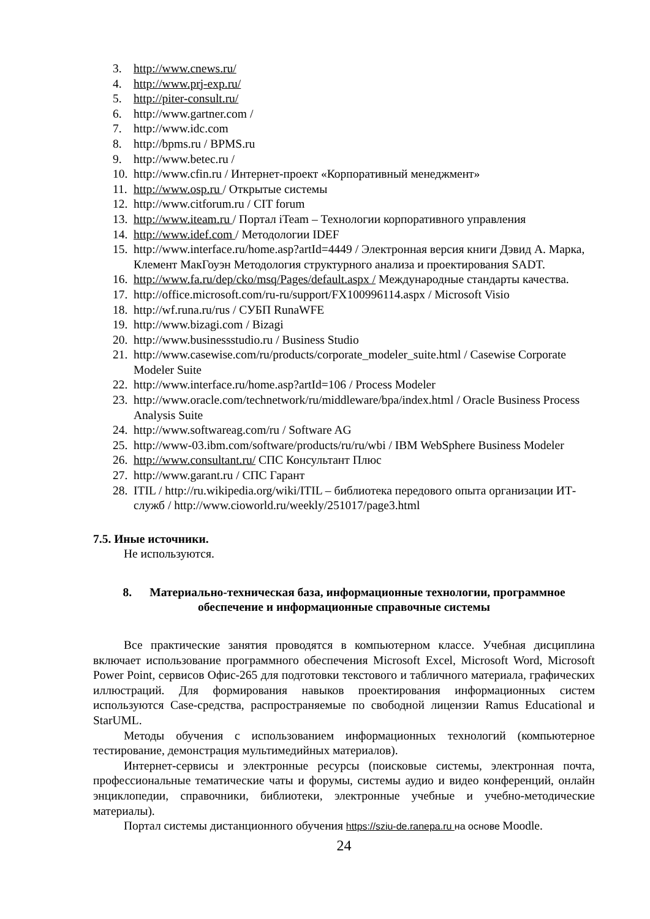3. http://www.cnews.ru/
4. http://www.prj-exp.ru/
5. http://piter-consult.ru/
6. http://www.gartner.com /
7. http://www.idc.com
8. http://bpms.ru / BPMS.ru
9. http://www.betec.ru /
10. http://www.cfin.ru / Интернет-проект «Корпоративный менеджмент»
11. http://www.osp.ru / Открытые системы
12. http://www.citforum.ru / CIT forum
13. http://www.iteam.ru / Портал iTeam – Технологии корпоративного управления
14. http://www.idef.com / Методологии IDEF
15. http://www.interface.ru/home.asp?artId=4449 / Электронная версия книги Дэвид А. Марка, Клемент МакГоуэн Методология структурного анализа и проектирования SADT.
16. http://www.fa.ru/dep/cko/msq/Pages/default.aspx / Международные стандарты качества.
17. http://office.microsoft.com/ru-ru/support/FX100996114.aspx / Microsoft Visio
18. http://wf.runa.ru/rus / СУБП RunaWFE
19. http://www.bizagi.com / Bizagi
20. http://www.businessstudio.ru / Business Studio
21. http://www.casewise.com/ru/products/corporate_modeler_suite.html / Casewise Corporate Modeler Suite
22. http://www.interface.ru/home.asp?artId=106 / Process Modeler
23. http://www.oracle.com/technetwork/ru/middleware/bpa/index.html / Oracle Business Process Analysis Suite
24. http://www.softwareag.com/ru / Software AG
25. http://www-03.ibm.com/software/products/ru/ru/wbi / IBM WebSphere Business Modeler
26. http://www.consultant.ru/ СПС Консультант Плюс
27. http://www.garant.ru / СПС Гарант
28. ITIL / http://ru.wikipedia.org/wiki/ITIL – библиотека передового опыта организации ИТ-служб / http://www.cioworld.ru/weekly/251017/page3.html
7.5. Иные источники.
Не используются.
8. Материально-техническая база, информационные технологии, программное обеспечение и информационные справочные системы
Все практические занятия проводятся в компьютерном классе. Учебная дисциплина включает использование программного обеспечения Microsoft Excel, Microsoft Word, Microsoft Power Point, сервисов Офис-265 для подготовки текстового и табличного материала, графических иллюстраций. Для формирования навыков проектирования информационных систем используются Case-средства, распространяемые по свободной лицензии Ramus Educational и StarUML.
Методы обучения с использованием информационных технологий (компьютерное тестирование, демонстрация мультимедийных материалов).
Интернет-сервисы и электронные ресурсы (поисковые системы, электронная почта, профессиональные тематические чаты и форумы, системы аудио и видео конференций, онлайн энциклопедии, справочники, библиотеки, электронные учебные и учебно-методические материалы).
Портал системы дистанционного обучения https://sziu-de.ranepa.ru на основе Moodle.
24